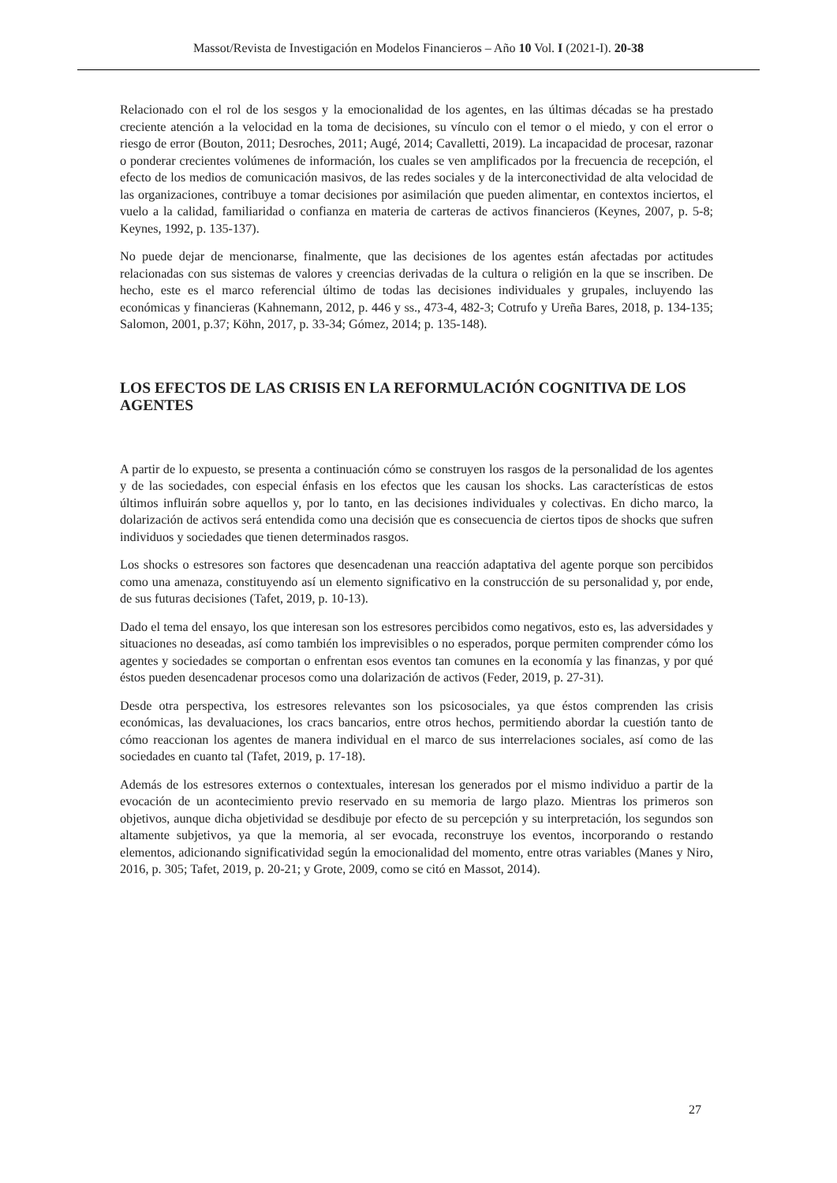Massot/Revista de Investigación en Modelos Financieros – Año 10 Vol. I (2021-I). 20-38
Relacionado con el rol de los sesgos y la emocionalidad de los agentes, en las últimas décadas se ha prestado creciente atención a la velocidad en la toma de decisiones, su vínculo con el temor o el miedo, y con el error o riesgo de error (Bouton, 2011; Desroches, 2011; Augé, 2014; Cavalletti, 2019). La incapacidad de procesar, razonar o ponderar crecientes volúmenes de información, los cuales se ven amplificados por la frecuencia de recepción, el efecto de los medios de comunicación masivos, de las redes sociales y de la interconectividad de alta velocidad de las organizaciones, contribuye a tomar decisiones por asimilación que pueden alimentar, en contextos inciertos, el vuelo a la calidad, familiaridad o confianza en materia de carteras de activos financieros (Keynes, 2007, p. 5-8; Keynes, 1992, p. 135-137).
No puede dejar de mencionarse, finalmente, que las decisiones de los agentes están afectadas por actitudes relacionadas con sus sistemas de valores y creencias derivadas de la cultura o religión en la que se inscriben. De hecho, este es el marco referencial último de todas las decisiones individuales y grupales, incluyendo las económicas y financieras (Kahnemann, 2012, p. 446 y ss., 473-4, 482-3; Cotrufo y Ureña Bares, 2018, p. 134-135; Salomon, 2001, p.37; Köhn, 2017, p. 33-34; Gómez, 2014; p. 135-148).
LOS EFECTOS DE LAS CRISIS EN LA REFORMULACIÓN COGNITIVA DE LOS AGENTES
A partir de lo expuesto, se presenta a continuación cómo se construyen los rasgos de la personalidad de los agentes y de las sociedades, con especial énfasis en los efectos que les causan los shocks. Las características de estos últimos influirán sobre aquellos y, por lo tanto, en las decisiones individuales y colectivas. En dicho marco, la dolarización de activos será entendida como una decisión que es consecuencia de ciertos tipos de shocks que sufren individuos y sociedades que tienen determinados rasgos.
Los shocks o estresores son factores que desencadenan una reacción adaptativa del agente porque son percibidos como una amenaza, constituyendo así un elemento significativo en la construcción de su personalidad y, por ende, de sus futuras decisiones (Tafet, 2019, p. 10-13).
Dado el tema del ensayo, los que interesan son los estresores percibidos como negativos, esto es, las adversidades y situaciones no deseadas, así como también los imprevisibles o no esperados, porque permiten comprender cómo los agentes y sociedades se comportan o enfrentan esos eventos tan comunes en la economía y las finanzas, y por qué éstos pueden desencadenar procesos como una dolarización de activos (Feder, 2019, p. 27-31).
Desde otra perspectiva, los estresores relevantes son los psicosociales, ya que éstos comprenden las crisis económicas, las devaluaciones, los cracs bancarios, entre otros hechos, permitiendo abordar la cuestión tanto de cómo reaccionan los agentes de manera individual en el marco de sus interrelaciones sociales, así como de las sociedades en cuanto tal (Tafet, 2019, p. 17-18).
Además de los estresores externos o contextuales, interesan los generados por el mismo individuo a partir de la evocación de un acontecimiento previo reservado en su memoria de largo plazo. Mientras los primeros son objetivos, aunque dicha objetividad se desdibuje por efecto de su percepción y su interpretación, los segundos son altamente subjetivos, ya que la memoria, al ser evocada, reconstruye los eventos, incorporando o restando elementos, adicionando significatividad según la emocionalidad del momento, entre otras variables (Manes y Niro, 2016, p. 305; Tafet, 2019, p. 20-21; y Grote, 2009, como se citó en Massot, 2014).
27